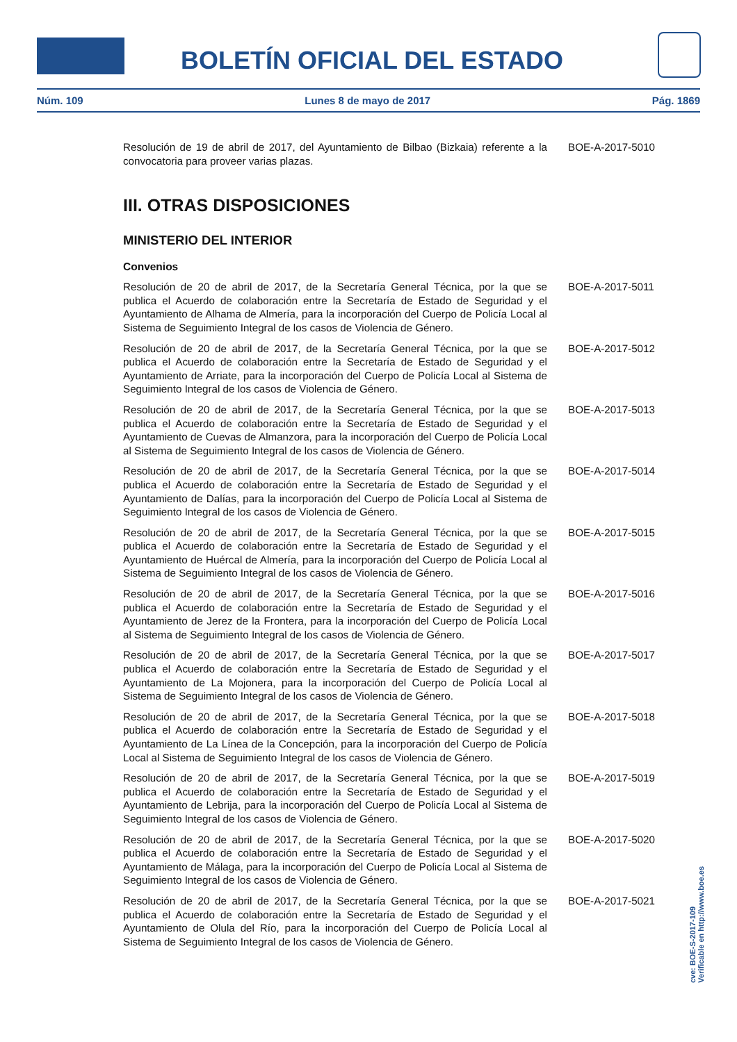BOLETÍN OFICIAL DEL ESTADO
Núm. 109 Lunes 8 de mayo de 2017 Pág. 1869
Resolución de 19 de abril de 2017, del Ayuntamiento de Bilbao (Bizkaia) referente a la convocatoria para proveer varias plazas.
BOE-A-2017-5010
III. OTRAS DISPOSICIONES
MINISTERIO DEL INTERIOR
Convenios
Resolución de 20 de abril de 2017, de la Secretaría General Técnica, por la que se publica el Acuerdo de colaboración entre la Secretaría de Estado de Seguridad y el Ayuntamiento de Alhama de Almería, para la incorporación del Cuerpo de Policía Local al Sistema de Seguimiento Integral de los casos de Violencia de Género.
BOE-A-2017-5011
Resolución de 20 de abril de 2017, de la Secretaría General Técnica, por la que se publica el Acuerdo de colaboración entre la Secretaría de Estado de Seguridad y el Ayuntamiento de Arriate, para la incorporación del Cuerpo de Policía Local al Sistema de Seguimiento Integral de los casos de Violencia de Género.
BOE-A-2017-5012
Resolución de 20 de abril de 2017, de la Secretaría General Técnica, por la que se publica el Acuerdo de colaboración entre la Secretaría de Estado de Seguridad y el Ayuntamiento de Cuevas de Almanzora, para la incorporación del Cuerpo de Policía Local al Sistema de Seguimiento Integral de los casos de Violencia de Género.
BOE-A-2017-5013
Resolución de 20 de abril de 2017, de la Secretaría General Técnica, por la que se publica el Acuerdo de colaboración entre la Secretaría de Estado de Seguridad y el Ayuntamiento de Dalías, para la incorporación del Cuerpo de Policía Local al Sistema de Seguimiento Integral de los casos de Violencia de Género.
BOE-A-2017-5014
Resolución de 20 de abril de 2017, de la Secretaría General Técnica, por la que se publica el Acuerdo de colaboración entre la Secretaría de Estado de Seguridad y el Ayuntamiento de Huércal de Almería, para la incorporación del Cuerpo de Policía Local al Sistema de Seguimiento Integral de los casos de Violencia de Género.
BOE-A-2017-5015
Resolución de 20 de abril de 2017, de la Secretaría General Técnica, por la que se publica el Acuerdo de colaboración entre la Secretaría de Estado de Seguridad y el Ayuntamiento de Jerez de la Frontera, para la incorporación del Cuerpo de Policía Local al Sistema de Seguimiento Integral de los casos de Violencia de Género.
BOE-A-2017-5016
Resolución de 20 de abril de 2017, de la Secretaría General Técnica, por la que se publica el Acuerdo de colaboración entre la Secretaría de Estado de Seguridad y el Ayuntamiento de La Mojonera, para la incorporación del Cuerpo de Policía Local al Sistema de Seguimiento Integral de los casos de Violencia de Género.
BOE-A-2017-5017
Resolución de 20 de abril de 2017, de la Secretaría General Técnica, por la que se publica el Acuerdo de colaboración entre la Secretaría de Estado de Seguridad y el Ayuntamiento de La Línea de la Concepción, para la incorporación del Cuerpo de Policía Local al Sistema de Seguimiento Integral de los casos de Violencia de Género.
BOE-A-2017-5018
Resolución de 20 de abril de 2017, de la Secretaría General Técnica, por la que se publica el Acuerdo de colaboración entre la Secretaría de Estado de Seguridad y el Ayuntamiento de Lebrija, para la incorporación del Cuerpo de Policía Local al Sistema de Seguimiento Integral de los casos de Violencia de Género.
BOE-A-2017-5019
Resolución de 20 de abril de 2017, de la Secretaría General Técnica, por la que se publica el Acuerdo de colaboración entre la Secretaría de Estado de Seguridad y el Ayuntamiento de Málaga, para la incorporación del Cuerpo de Policía Local al Sistema de Seguimiento Integral de los casos de Violencia de Género.
BOE-A-2017-5020
Resolución de 20 de abril de 2017, de la Secretaría General Técnica, por la que se publica el Acuerdo de colaboración entre la Secretaría de Estado de Seguridad y el Ayuntamiento de Olula del Río, para la incorporación del Cuerpo de Policía Local al Sistema de Seguimiento Integral de los casos de Violencia de Género.
BOE-A-2017-5021
cve: BOE-S-2017-109
Verificable en http://www.boe.es